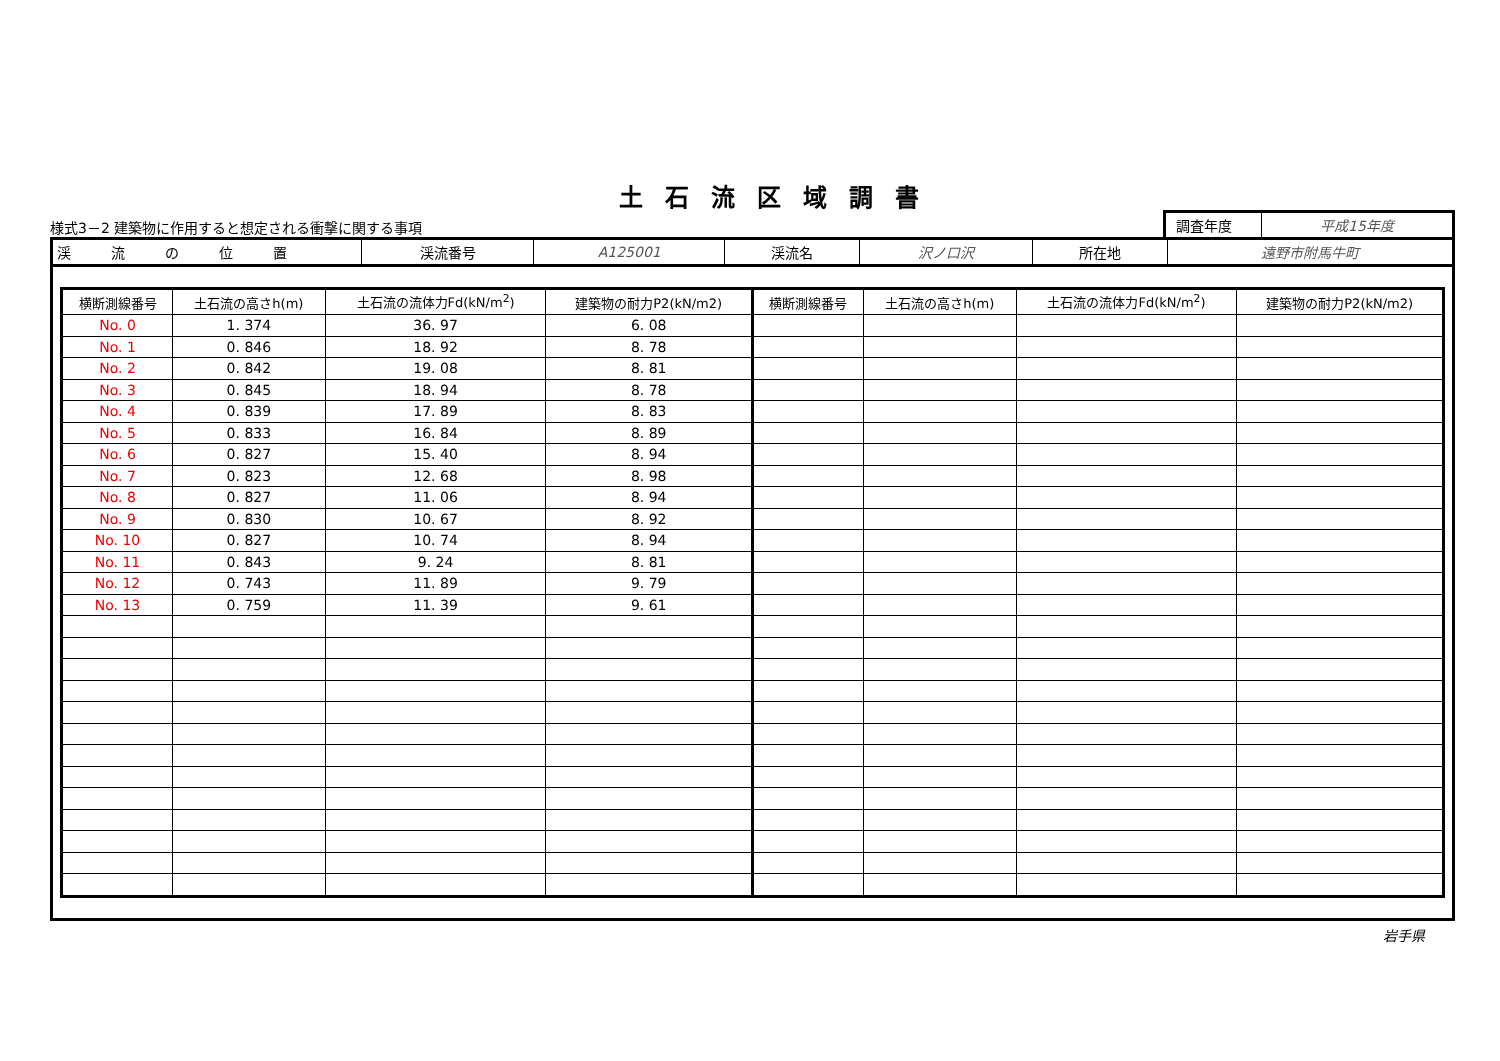土石流区域調書
様式3－2 建築物に作用すると想定される衝撃に関する事項
調査年度 平成15年度
| 渓流の位置 | 渓流番号 | A125001 | 渓流名 | 沢ノ口沢 | 所在地 | 遠野市附馬牛町 |
| 横断測線番号 | 土石流の高さh(m) | 土石流の流体力Fd(kN/m<sup>2</sup>) | 建築物の耐力P2(kN/m2) | 横断測線番号 | 土石流の高さh(m) | 土石流の流体力Fd(kN/m<sup>2</sup>) | 建築物の耐力P2(kN/m2) |
| --- | --- | --- | --- | --- | --- | --- | --- |
| No. 0 | 1. 374 | 36. 97 | 6. 08 | | | | |
| No. 1 | 0. 846 | 18. 92 | 8. 78 | | | | |
| No. 2 | 0. 842 | 19. 08 | 8. 81 | | | | |
| No. 3 | 0. 845 | 18. 94 | 8. 78 | | | | |
| No. 4 | 0. 839 | 17. 89 | 8. 83 | | | | |
| No. 5 | 0. 833 | 16. 84 | 8. 89 | | | | |
| No. 6 | 0. 827 | 15. 40 | 8. 94 | | | | |
| No. 7 | 0. 823 | 12. 68 | 8. 98 | | | | |
| No. 8 | 0. 827 | 11. 06 | 8. 94 | | | | |
| No. 9 | 0. 830 | 10. 67 | 8. 92 | | | | |
| No. 10 | 0. 827 | 10. 74 | 8. 94 | | | | |
| No. 11 | 0. 843 | 9. 24 | 8. 81 | | | | |
| No. 12 | 0. 743 | 11. 89 | 9. 79 | | | | |
| No. 13 | 0. 759 | 11. 39 | 9. 61 | | | | |
岩手県